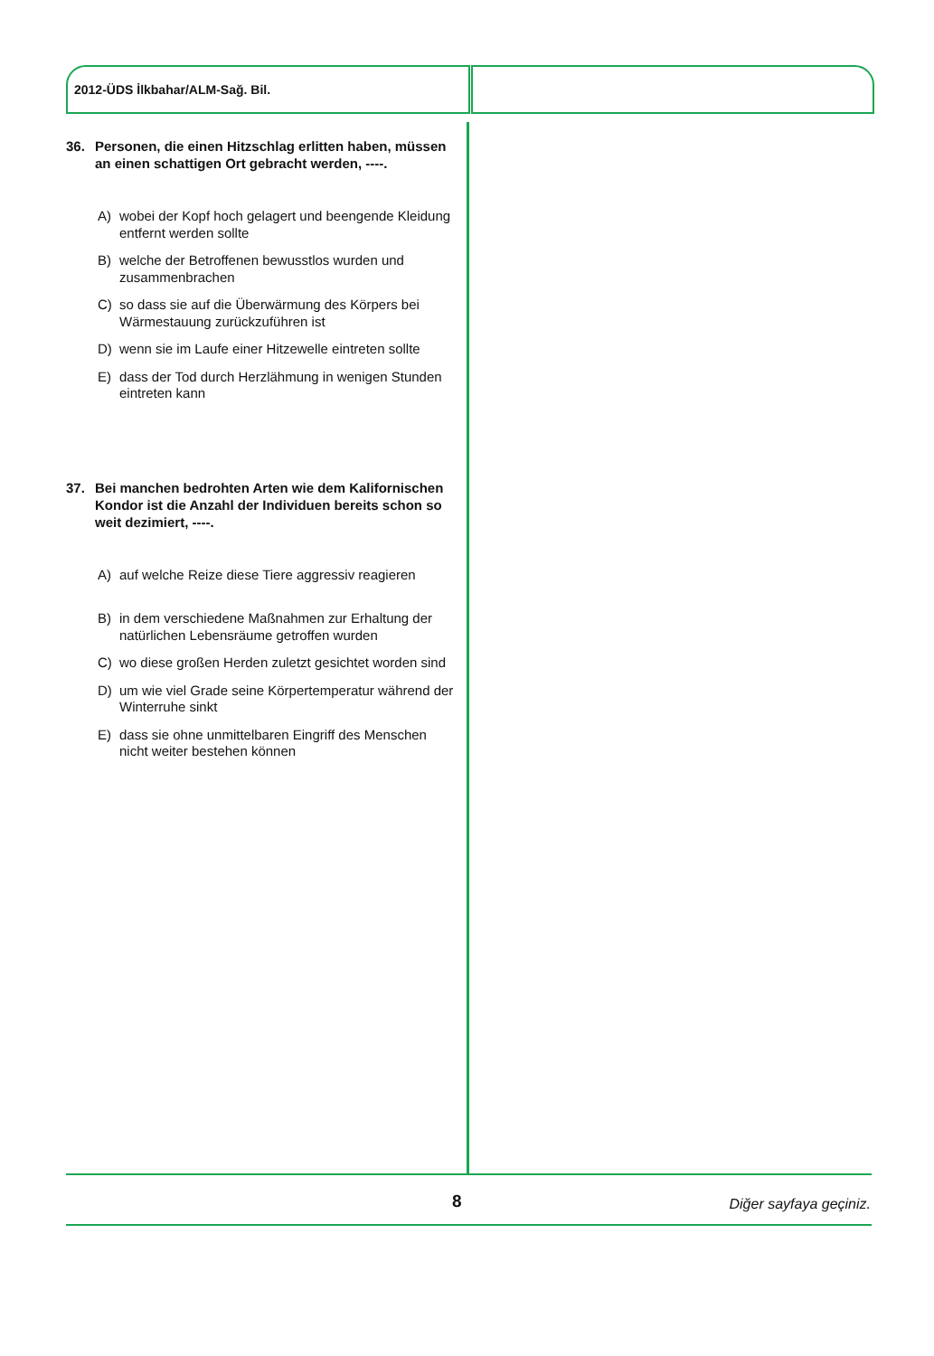2012-ÜDS İlkbahar/ALM-Sağ. Bil.
36. Personen, die einen Hitzschlag erlitten haben, müssen an einen schattigen Ort gebracht werden, ----.
A) wobei der Kopf hoch gelagert und beengende Kleidung entfernt werden sollte
B) welche der Betroffenen bewusstlos wurden und zusammenbrachen
C) so dass sie auf die Überwärmung des Körpers bei Wärmestauung zurückzuführen ist
D) wenn sie im Laufe einer Hitzewelle eintreten sollte
E) dass der Tod durch Herzlähmung in wenigen Stunden eintreten kann
37. Bei manchen bedrohten Arten wie dem Kalifornischen Kondor ist die Anzahl der Individuen bereits schon so weit dezimiert, ----.
A) auf welche Reize diese Tiere aggressiv reagieren
B) in dem verschiedene Maßnahmen zur Erhaltung der natürlichen Lebensräume getroffen wurden
C) wo diese großen Herden zuletzt gesichtet worden sind
D) um wie viel Grade seine Körpertemperatur während der Winterruhe sinkt
E) dass sie ohne unmittelbaren Eingriff des Menschen nicht weiter bestehen können
8 Diğer sayfaya geçiniz.